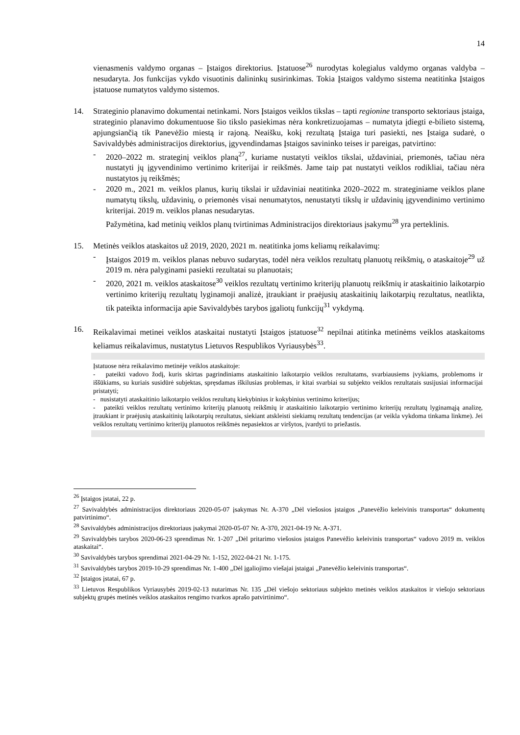14
vienasmenis valdymo organas – Įstaigos direktorius. Įstatuose<sup>26</sup> nurodytas kolegialus valdymo organas valdyba – nesudaryta. Jos funkcijas vykdo visuotinis dalininkų susirinkimas. Tokia Įstaigos valdymo sistema neatitinka Įstaigos įstatuose numatytos valdymo sistemos.
14. Strateginio planavimo dokumentai netinkami. Nors Įstaigos veiklos tikslas – tapti regionine transporto sektoriaus įstaiga, strateginio planavimo dokumentuose šio tikslo pasiekimas nėra konkretizuojamas – numatyta įdiegti e-bilieto sistemą, apjungsiančią tik Panevėžio miestą ir rajoną. Neaišku, kokį rezultatą Įstaiga turi pasiekti, nes Įstaiga sudarė, o Savivaldybės administracijos direktorius, įgyvendindamas Įstaigos savininko teises ir pareigas, patvirtino:
- 2020–2022 m. strateginį veiklos planą<sup>27</sup>, kuriame nustatyti veiklos tikslai, uždaviniai, priemonės, tačiau nėra nustatyti jų įgyvendinimo vertinimo kriterijai ir reikšmės. Jame taip pat nustatyti veiklos rodikliai, tačiau nėra nustatytos jų reikšmės;
- 2020 m., 2021 m. veiklos planus, kurių tikslai ir uždaviniai neatitinka 2020–2022 m. strateginiame veiklos plane numatytų tikslų, uždavinių, o priemonės visai nenumatytos, nenustatyti tikslų ir uždavinių įgyvendinimo vertinimo kriterijai. 2019 m. veiklos planas nesudarytas.
Pažymėtina, kad metinių veiklos planų tvirtinimas Administracijos direktoriaus įsakymu<sup>28</sup> yra perteklinis.
15. Metinės veiklos ataskaitos už 2019, 2020, 2021 m. neatitinka joms keliamų reikalavimų:
- Įstaigos 2019 m. veiklos planas nebuvo sudarytas, todėl nėra veiklos rezultatų planuotų reikšmių, o ataskaitoje<sup>29</sup> už 2019 m. nėra palyginami pasiekti rezultatai su planuotais;
- 2020, 2021 m. veiklos ataskaitose<sup>30</sup> veiklos rezultatų vertinimo kriterijų planuotų reikšmių ir ataskaitinio laikotarpio vertinimo kriterijų rezultatų lyginamoji analizė, įtraukiant ir praėjusių ataskaitinių laikotarpių rezultatus, neatlikta, tik pateikta informacija apie Savivaldybės tarybos įgaliotų funkcijų<sup>31</sup> vykdymą.
16. Reikalavimai metinei veiklos ataskaitai nustatyti Įstaigos įstatuose<sup>32</sup> nepilnai atitinka metinėms veiklos ataskaitoms keliamus reikalavimus, nustatytus Lietuvos Respublikos Vyriausybės<sup>33</sup>.
Įstatuose nėra reikalavimo metinėje veiklos ataskaitoje:
- pateikti vadovo žodį, kuris skirtas pagrindiniams ataskaitinio laikotarpio veiklos rezultatams, svarbiausiems įvykiams, problemoms ir iššūkiams, su kuriais susidūrė subjektas, spręsdamas iškilusias problemas, ir kitai svarbiai su subjekto veiklos rezultatais susijusiai informacijai pristatyti;
- nusistatyti ataskaitinio laikotarpio veiklos rezultatų kiekybinius ir kokybinius vertinimo kriterijus;
- pateikti veiklos rezultatų vertinimo kriterijų planuotų reikšmių ir ataskaitinio laikotarpio vertinimo kriterijų rezultatų lyginamąją analizę, įtraukiant ir praėjusių ataskaitinių laikotarpių rezultatus, siekiant atskleisti siekiamų rezultatų tendencijas (ar veikla vykdoma tinkama linkme). Jei veiklos rezultatų vertinimo kriterijų planuotos reikšmės nepasiektos ar viršytos, įvardyti to priežastis.
<sup>26</sup> Įstaigos įstatai, 22 p.
<sup>27</sup> Savivaldybės administracijos direktoriaus 2020-05-07 įsakymas Nr. A-370 „Dėl viešosios įstaigos „Panevėžio keleivinis transportas“ dokumentų patvirtinimo“.
<sup>28</sup> Savivaldybės administracijos direktoriaus įsakymai 2020-05-07 Nr. A-370, 2021-04-19 Nr. A-371.
<sup>29</sup> Savivaldybės tarybos 2020-06-23 sprendimas Nr. 1-207 „Dėl pritarimo viešosios įstaigos Panevėžio keleivinis transportas“ vadovo 2019 m. veiklos ataskaitai“.
<sup>30</sup> Savivaldybės tarybos sprendimai 2021-04-29 Nr. 1-152, 2022-04-21 Nr. 1-175.
<sup>31</sup> Savivaldybės tarybos 2019-10-29 sprendimas Nr. 1-400 „Dėl įgaliojimo viešajai įstaigai „Panevėžio keleivinis transportas“.
<sup>32</sup> Įstaigos įstatai, 67 p.
<sup>33</sup> Lietuvos Respublikos Vyriausybės 2019-02-13 nutarimas Nr. 135 „Dėl viešojo sektoriaus subjekto metinės veiklos ataskaitos ir viešojo sektoriaus subjektų grupės metinės veiklos ataskaitos rengimo tvarkos aprašo patvirtinimo“.